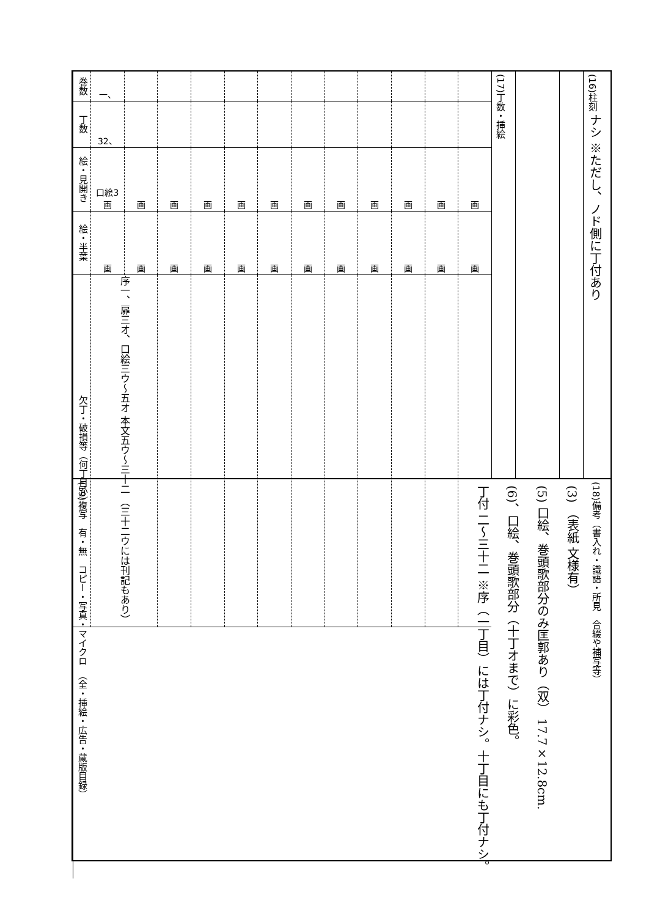(16)柱刻
ナシ ※ただし、ノド側に丁付あり
(17)丁数・挿絵
| 巻数 | 一、 | | | | | | | | | | | |
| 丁数 | 32、 | | | | | | | | | | | |
| 絵・見開き | 口絵3 画 | 画 | 画 | 画 | 画 | 画 | 画 | 画 | 画 | 画 | 画 | 画 |
| 絵・半葉 | 画 | 画 | 画 | 画 | 画 | 画 | 画 | 画 | 画 | 画 | 画 | 画 |
| 欠丁・破損等（何丁目か） | 序一、扉三オ、口絵三ウ～五オ 本文五ウ～三十二 （三十二ウには刊記もあり） | | | | | | | | | | | |
(18)備考（書入れ・識語・所見　合綴や補写等）
(3) （表紙 文様有） (5) 口絵、巻頭歌部分のみ匡郭あり（双） 17.7×12.8cm. (6)、口絵、巻頭歌部分（十丁オまで）に彩色。 丁付 二～三十二 ※序（一丁目）には丁付ナシ。十丁目にも丁付ナシ。
(19)複写　有・無　コピー・写真・マイクロ　（全・挿絵・広告・蔵版目録）